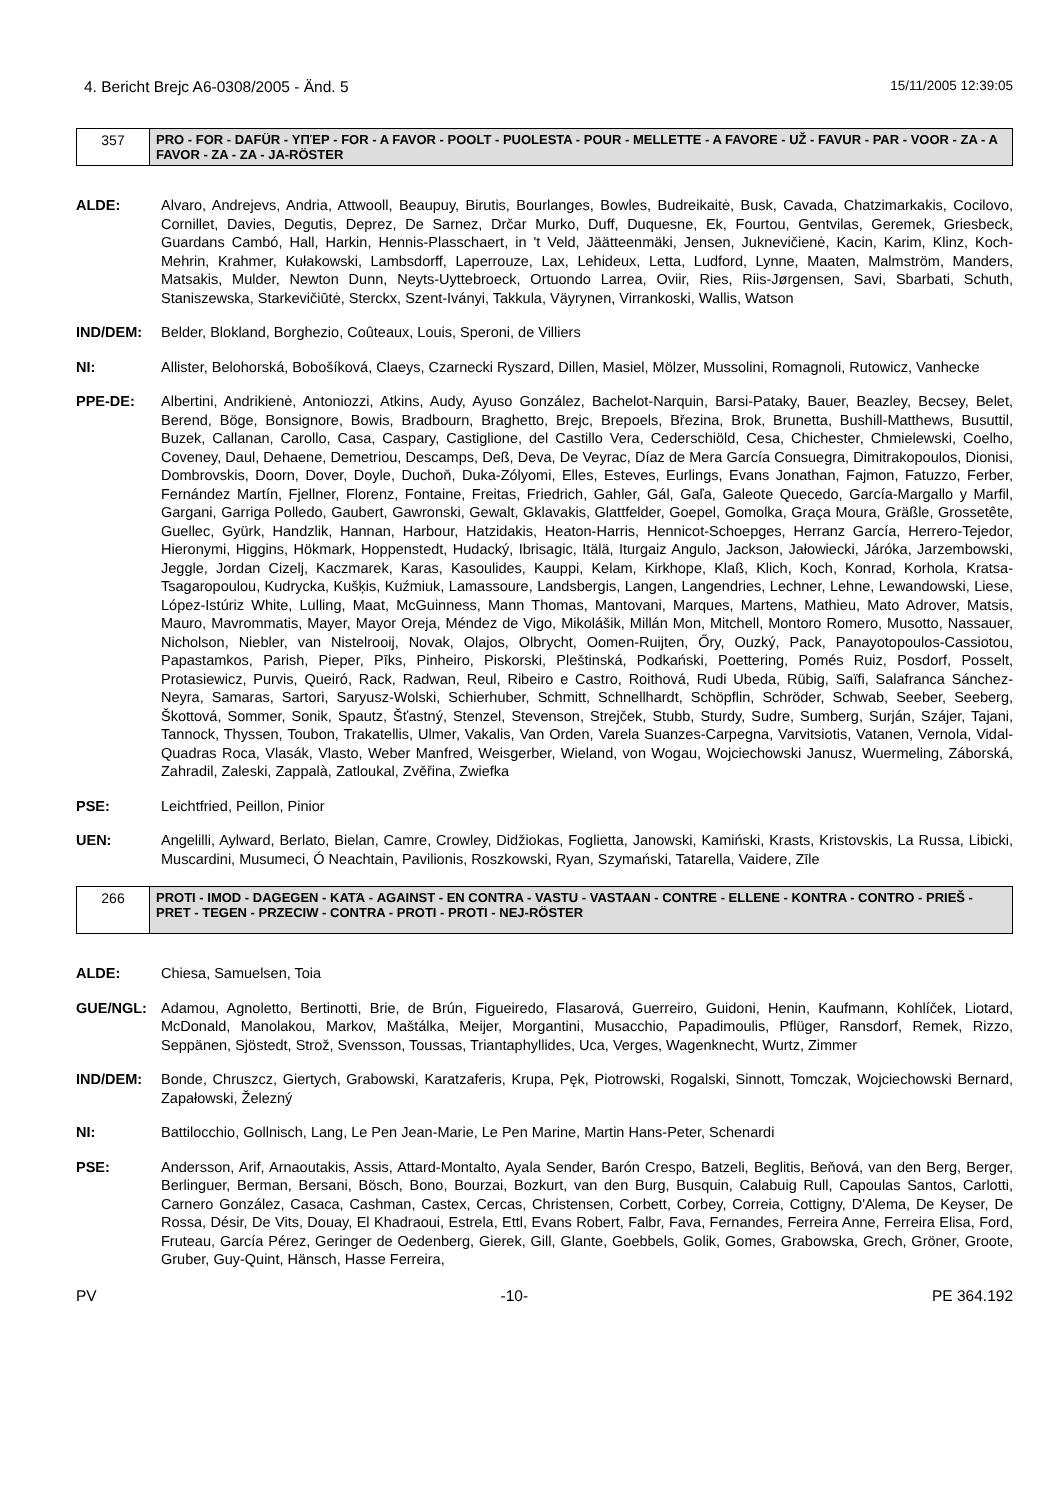4. Bericht Brejc A6-0308/2005 - Änd. 5 15/11/2005 12:39:05
| 357 | PRO - FOR - DAFÜR - ΥΠΈΡ - FOR - A FAVOR - POOLT - PUOLESTA - POUR - MELLETTE - A FAVORE - UŽ - FAVUR - PAR - VOOR - ZA - A FAVOR - ZA - ZA - JA-RÖSTER |
ALDE: Alvaro, Andrejevs, Andria, Attwooll, Beaupuy, Birutis, Bourlanges, Bowles, Budreikaitė, Busk, Cavada, Chatzimarkakis, Cocilovo, Cornillet, Davies, Degutis, Deprez, De Sarnez, Drčar Murko, Duff, Duquesne, Ek, Fourtou, Gentvilas, Geremek, Griesbeck, Guardans Cambó, Hall, Harkin, Hennis-Plasschaert, in 't Veld, Jäätteenmäki, Jensen, Juknevičienė, Kacin, Karim, Klinz, Koch-Mehrin, Krahmer, Kułakowski, Lambsdorff, Laperrouze, Lax, Lehideux, Letta, Ludford, Lynne, Maaten, Malmström, Manders, Matsakis, Mulder, Newton Dunn, Neyts-Uyttebroeck, Ortuondo Larrea, Oviir, Ries, Riis-Jørgensen, Savi, Sbarbati, Schuth, Staniszewska, Starkevičiūtė, Sterckx, Szent-Iványi, Takkula, Väyrynen, Virrankoski, Wallis, Watson
IND/DEM: Belder, Blokland, Borghezio, Coûteaux, Louis, Speroni, de Villiers
NI: Allister, Belohorská, Bobošíková, Claeys, Czarnecki Ryszard, Dillen, Masiel, Mölzer, Mussolini, Romagnoli, Rutowicz, Vanhecke
PPE-DE: Albertini, Andrikienė, Antoniozzi, Atkins, Audy, Ayuso González, Bachelot-Narquin, Barsi-Pataky, Bauer, Beazley, Becsey, Belet, Berend, Böge, Bonsignore, Bowis, Bradbourn, Braghetto, Brejc, Brepoels, Březina, Brok, Brunetta, Bushill-Matthews, Busuttil, Buzek, Callanan, Carollo, Casa, Caspary, Castiglione, del Castillo Vera, Cederschiöld, Cesa, Chichester, Chmielewski, Coelho, Coveney, Daul, Dehaene, Demetriou, Descamps, Deß, Deva, De Veyrac, Díaz de Mera García Consuegra, Dimitrakopoulos, Dionisi, Dombrovskis, Doorn, Dover, Doyle, Duchoň, Duka-Zólyomi, Elles, Esteves, Eurlings, Evans Jonathan, Fajmon, Fatuzzo, Ferber, Fernández Martín, Fjellner, Florenz, Fontaine, Freitas, Friedrich, Gahler, Gál, Gaľa, Galeote Quecedo, García-Margallo y Marfil, Gargani, Garriga Polledo, Gaubert, Gawronski, Gewalt, Gklavakis, Glattfelder, Goepel, Gomolka, Graça Moura, Gräßle, Grossetête, Guellec, Gyürk, Handzlik, Hannan, Harbour, Hatzidakis, Heaton-Harris, Hennicot-Schoepges, Herranz García, Herrero-Tejedor, Hieronymi, Higgins, Hökmark, Hoppenstedt, Hudacký, Ibrisagic, Itälä, Iturgaiz Angulo, Jackson, Jałowiecki, Járóka, Jarzembowski, Jeggle, Jordan Cizelj, Kaczmarek, Karas, Kasoulides, Kauppi, Kelam, Kirkhope, Klaß, Klich, Koch, Konrad, Korhola, Kratsa-Tsagaropoulou, Kudrycka, Kušķis, Kuźmiuk, Lamassoure, Landsbergis, Langen, Langendries, Lechner, Lehne, Lewandowski, Liese, López-Istúriz White, Lulling, Maat, McGuinness, Mann Thomas, Mantovani, Marques, Martens, Mathieu, Mato Adrover, Matsis, Mauro, Mavrommatis, Mayer, Mayor Oreja, Méndez de Vigo, Mikolášik, Millán Mon, Mitchell, Montoro Romero, Musotto, Nassauer, Nicholson, Niebler, van Nistelrooij, Novak, Olajos, Olbrycht, Oomen-Ruijten, Őry, Ouzký, Pack, Panayotopoulos-Cassiotou, Papastamkos, Parish, Pieper, Pīks, Pinheiro, Piskorski, Pleštinská, Podkański, Poettering, Pomés Ruiz, Posdorf, Posselt, Protasiewicz, Purvis, Queiró, Rack, Radwan, Reul, Ribeiro e Castro, Roithová, Rudi Ubeda, Rübig, Saïfi, Salafranca Sánchez-Neyra, Samaras, Sartori, Saryusz-Wolski, Schierhuber, Schmitt, Schnellhardt, Schöpflin, Schröder, Schwab, Seeber, Seeberg, Škottová, Sommer, Sonik, Spautz, Šťastný, Stenzel, Stevenson, Strejček, Stubb, Sturdy, Sudre, Sumberg, Surján, Szájer, Tajani, Tannock, Thyssen, Toubon, Trakatellis, Ulmer, Vakalis, Van Orden, Varela Suanzes-Carpegna, Varvitsiotis, Vatanen, Vernola, Vidal-Quadras Roca, Vlasák, Vlasto, Weber Manfred, Weisgerber, Wieland, von Wogau, Wojciechowski Janusz, Wuermeling, Záborská, Zahradil, Zaleski, Zappalà, Zatloukal, Zvěřina, Zwiefka
PSE: Leichtfried, Peillon, Pinior
UEN: Angelilli, Aylward, Berlato, Bielan, Camre, Crowley, Didžiokas, Foglietta, Janowski, Kamiński, Krasts, Kristovskis, La Russa, Libicki, Muscardini, Musumeci, Ó Neachtain, Pavilionis, Roszkowski, Ryan, Szymański, Tatarella, Vaidere, Zīle
| 266 | PROTI - IMOD - DAGEGEN - ΚΑΤΆ - AGAINST - EN CONTRA - VASTU - VASTAAN - CONTRE - ELLENE - KONTRA - CONTRO - PRIEŠ - PRET - TEGEN - PRZECIW - CONTRA - PROTI - PROTI - NEJ-RÖSTER |
ALDE: Chiesa, Samuelsen, Toia
GUE/NGL: Adamou, Agnoletto, Bertinotti, Brie, de Brún, Figueiredo, Flasarová, Guerreiro, Guidoni, Henin, Kaufmann, Kohlíček, Liotard, McDonald, Manolakou, Markov, Maštálka, Meijer, Morgantini, Musacchio, Papadimoulis, Pflüger, Ransdorf, Remek, Rizzo, Seppänen, Sjöstedt, Strož, Svensson, Toussas, Triantaphyllides, Uca, Verges, Wagenknecht, Wurtz, Zimmer
IND/DEM: Bonde, Chruszcz, Giertych, Grabowski, Karatzaferis, Krupa, Pęk, Piotrowski, Rogalski, Sinnott, Tomczak, Wojciechowski Bernard, Zapałowski, Železný
NI: Battilocchio, Gollnisch, Lang, Le Pen Jean-Marie, Le Pen Marine, Martin Hans-Peter, Schenardi
PSE: Andersson, Arif, Arnaoutakis, Assis, Attard-Montalto, Ayala Sender, Barón Crespo, Batzeli, Beglitis, Beňová, van den Berg, Berger, Berlinguer, Berman, Bersani, Bösch, Bono, Bourzai, Bozkurt, van den Burg, Busquin, Calabuig Rull, Capoulas Santos, Carlotti, Carnero González, Casaca, Cashman, Castex, Cercas, Christensen, Corbett, Corbey, Correia, Cottigny, D'Alema, De Keyser, De Rossa, Désir, De Vits, Douay, El Khadraoui, Estrela, Ettl, Evans Robert, Falbr, Fava, Fernandes, Ferreira Anne, Ferreira Elisa, Ford, Fruteau, García Pérez, Geringer de Oedenberg, Gierek, Gill, Glante, Goebbels, Golik, Gomes, Grabowska, Grech, Gröner, Groote, Gruber, Guy-Quint, Hänsch, Hasse Ferreira,
PV -10- PE 364.192